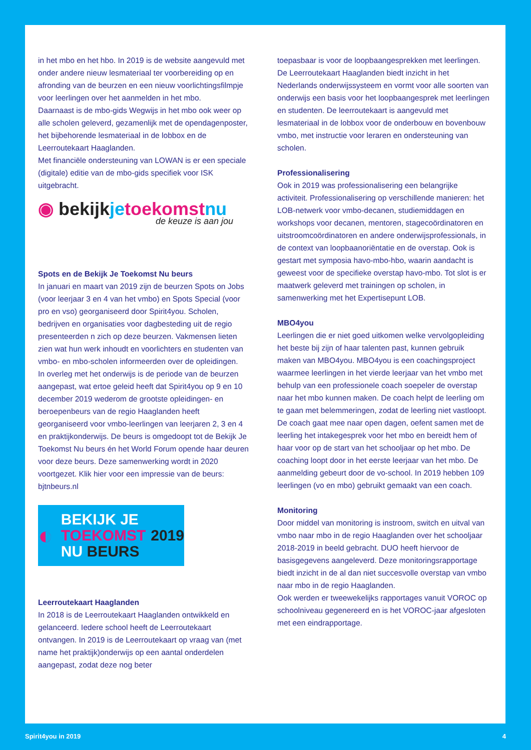in het mbo en het hbo. In 2019 is de website aangevuld met onder andere nieuw lesmateriaal ter voorbereiding op en afronding van de beurzen en een nieuw voorlichtingsfilmpje voor leerlingen over het aanmelden in het mbo.
Daarnaast is de mbo-gids Wegwijs in het mbo ook weer op alle scholen geleverd, gezamenlijk met de opendagenposter, het bijbehorende lesmateriaal in de lobbox en de Leerroutekaart Haaglanden.
Met financiële ondersteuning van LOWAN is er een speciale (digitale) editie van de mbo-gids specifiek voor ISK uitgebracht.
◉ bekijkje toekomst nu
de keuze is aan jou
Spots en de Bekijk Je Toekomst Nu beurs
In januari en maart van 2019 zijn de beurzen Spots on Jobs (voor leerjaar 3 en 4 van het vmbo) en Spots Special (voor pro en vso) georganiseerd door Spirit4you. Scholen, bedrijven en organisaties voor dagbesteding uit de regio presenteerden n zich op deze beurzen. Vakmensen lieten zien wat hun werk inhoudt en voorlichters en studenten van vmbo- en mbo-scholen informeerden over de opleidingen.
In overleg met het onderwijs is de periode van de beurzen aangepast, wat ertoe geleid heeft dat Spirit4you op 9 en 10 december 2019 wederom de grootste opleidingen- en beroepenbeurs van de regio Haaglanden heeft georganiseerd voor vmbo-leerlingen van leerjaren 2, 3 en 4 en praktijkonderwijs. De beurs is omgedoopt tot de Bekijk Je Toekomst Nu beurs én het World Forum opende haar deuren voor deze beurs. Deze samenwerking wordt in 2020 voortgezet. Klik hier voor een impressie van de beurs: bjtnbeurs.nl
◐
BEKIJK JE
TOEKOMST
NU BEURS
2019
Leerroutekaart Haaglanden
In 2018 is de Leerroutekaart Haaglanden ontwikkeld en gelanceerd. Iedere school heeft de Leerroutekaart ontvangen. In 2019 is de Leerroutekaart op vraag van (met name het praktijk)onderwijs op een aantal onderdelen aangepast, zodat deze nog beter
toepasbaar is voor de loopbaangesprekken met leerlingen. De Leerroutekaart Haaglanden biedt inzicht in het Nederlands onderwijssysteem en vormt voor alle soorten van onderwijs een basis voor het loopbaangesprek met leerlingen en studenten. De leerroutekaart is aangevuld met lesmateriaal in de lobbox voor de onderbouw en bovenbouw vmbo, met instructie voor leraren en ondersteuning van scholen.
Professionalisering
Ook in 2019 was professionalisering een belangrijke activiteit. Professionalisering op verschillende manieren: het LOB-netwerk voor vmbo-decanen, studiemiddagen en workshops voor decanen, mentoren, stagecoördinatoren en uitstroomcoördinatoren en andere onderwijsprofessionals, in de context van loopbaanoriëntatie en de overstap. Ook is gestart met symposia havo-mbo-hbo, waarin aandacht is geweest voor de specifieke overstap havo-mbo. Tot slot is er maatwerk geleverd met trainingen op scholen, in samenwerking met het Expertisepunt LOB.
MBO4you
Leerlingen die er niet goed uitkomen welke vervolgopleiding het beste bij zijn of haar talenten past, kunnen gebruik maken van MBO4you. MBO4you is een coachingsproject waarmee leerlingen in het vierde leerjaar van het vmbo met behulp van een professionele coach soepeler de overstap naar het mbo kunnen maken. De coach helpt de leerling om te gaan met belemmeringen, zodat de leerling niet vastloopt. De coach gaat mee naar open dagen, oefent samen met de leerling het intakegesprek voor het mbo en bereidt hem of haar voor op de start van het schooljaar op het mbo. De coaching loopt door in het eerste leerjaar van het mbo. De aanmelding gebeurt door de vo-school. In 2019 hebben 109 leerlingen (vo en mbo) gebruikt gemaakt van een coach.
Monitoring
Door middel van monitoring is instroom, switch en uitval van vmbo naar mbo in de regio Haaglanden over het schooljaar 2018-2019 in beeld gebracht. DUO heeft hiervoor de basisgegevens aangeleverd. Deze monitoringsrapportage biedt inzicht in de al dan niet succesvolle overstap van vmbo naar mbo in de regio Haaglanden.
Ook werden er tweewekelijks rapportages vanuit VOROC op schoolniveau gegenereerd en is het VOROC-jaar afgesloten met een eindrapportage.
Spirit4you in 2019 4